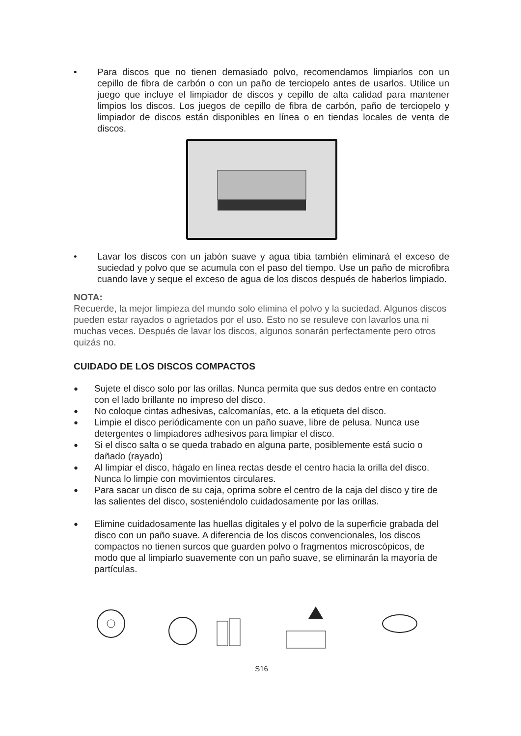• Para discos que no tienen demasiado polvo, recomendamos limpiarlos con un cepillo de fibra de carbón o con un paño de terciopelo antes de usarlos. Utilice un juego que incluye el limpiador de discos y cepillo de alta calidad para mantener limpios los discos. Los juegos de cepillo de fibra de carbón, paño de terciopelo y limpiador de discos están disponibles en línea o en tiendas locales de venta de discos.
• Lavar los discos con un jabón suave y agua tibia también eliminará el exceso de suciedad y polvo que se acumula con el paso del tiempo. Use un paño de microfibra cuando lave y seque el exceso de agua de los discos después de haberlos limpiado.
NOTA:
Recuerde, la mejor limpieza del mundo solo elimina el polvo y la suciedad. Algunos discos pueden estar rayados o agrietados por el uso. Esto no se resuleve con lavarlos una ni muchas veces. Después de lavar los discos, algunos sonarán perfectamente pero otros quizás no.
CUIDADO DE LOS DISCOS COMPACTOS
● Sujete el disco solo por las orillas. Nunca permita que sus dedos entre en contacto con el lado brillante no impreso del disco.
● No coloque cintas adhesivas, calcomanías, etc. a la etiqueta del disco.
● Limpie el disco periódicamente con un paño suave, libre de pelusa. Nunca use detergentes o limpiadores adhesivos para limpiar el disco.
● Si el disco salta o se queda trabado en alguna parte, posiblemente está sucio o dañado (rayado)
● Al limpiar el disco, hágalo en línea rectas desde el centro hacia la orilla del disco. Nunca lo limpie con movimientos circulares.
● Para sacar un disco de su caja, oprima sobre el centro de la caja del disco y tire de las salientes del disco, sosteniéndolo cuidadosamente por las orillas.
● Elimine cuidadosamente las huellas digitales y el polvo de la superficie grabada del disco con un paño suave. A diferencia de los discos convencionales, los discos compactos no tienen surcos que guarden polvo o fragmentos microscópicos, de modo que al limpiarlo suavemente con un paño suave, se eliminarán la mayoría de partículas.
S16